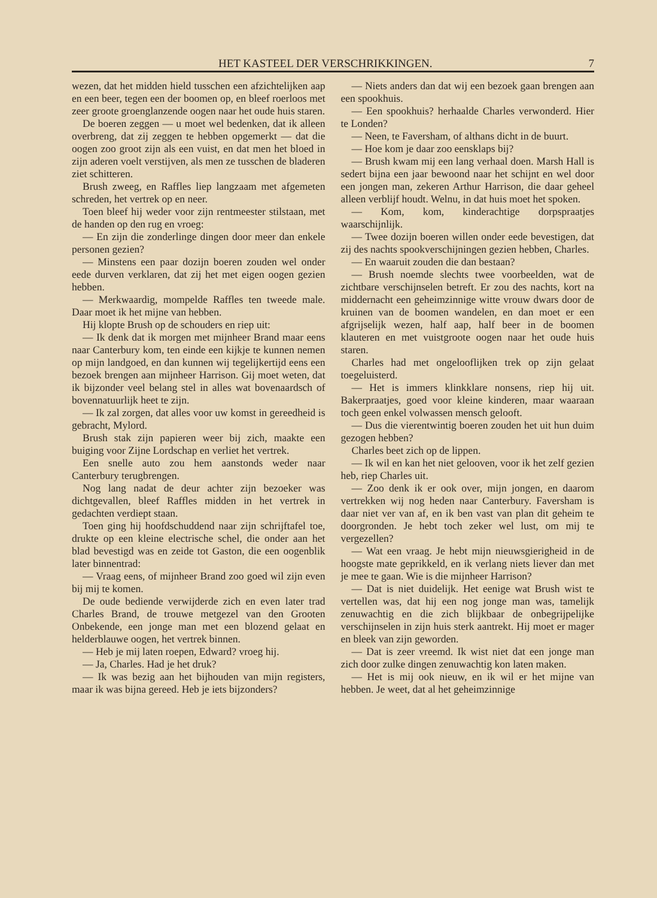HET KASTEEL DER VERSCHRIKKINGEN. 7
wezen, dat het midden hield tusschen een afzichtelijken aap en een beer, tegen een der boomen op, en bleef roerloos met zeer groote groenglanzende oogen naar het oude huis staren.
De boeren zeggen — u moet wel bedenken, dat ik alleen overbreng, dat zij zeggen te hebben opgemerkt — dat die oogen zoo groot zijn als een vuist, en dat men het bloed in zijn aderen voelt verstijven, als men ze tusschen de bladeren ziet schitteren.
Brush zweeg, en Raffles liep langzaam met afgemeten schreden, het vertrek op en neer.
Toen bleef hij weder voor zijn rentmeester stilstaan, met de handen op den rug en vroeg:
— En zijn die zonderlinge dingen door meer dan enkele personen gezien?
— Minstens een paar dozijn boeren zouden wel onder eede durven verklaren, dat zij het met eigen oogen gezien hebben.
— Merkwaardig, mompelde Raffles ten tweede male. Daar moet ik het mijne van hebben.
Hij klopte Brush op de schouders en riep uit:
— Ik denk dat ik morgen met mijnheer Brand maar eens naar Canterbury kom, ten einde een kijkje te kunnen nemen op mijn landgoed, en dan kunnen wij tegelijkertijd eens een bezoek brengen aan mijnheer Harrison. Gij moet weten, dat ik bijzonder veel belang stel in alles wat bovenaardsch of bovennatuurlijk heet te zijn.
— Ik zal zorgen, dat alles voor uw komst in gereedheid is gebracht, Mylord.
Brush stak zijn papieren weer bij zich, maakte een buiging voor Zijne Lordschap en verliet het vertrek.
Een snelle auto zou hem aanstonds weder naar Canterbury terugbrengen.
Nog lang nadat de deur achter zijn bezoeker was dichtgevallen, bleef Raffles midden in het vertrek in gedachten verdiept staan.
Toen ging hij hoofdschuddend naar zijn schrijftafel toe, drukte op een kleine electrische schel, die onder aan het blad bevestigd was en zeide tot Gaston, die een oogenblik later binnentrad:
— Vraag eens, of mijnheer Brand zoo goed wil zijn even bij mij te komen.
De oude bediende verwijderde zich en even later trad Charles Brand, de trouwe metgezel van den Grooten Onbekende, een jonge man met een blozend gelaat en helderblauwe oogen, het vertrek binnen.
— Heb je mij laten roepen, Edward? vroeg hij.
— Ja, Charles. Had je het druk?
— Ik was bezig aan het bijhouden van mijn registers, maar ik was bijna gereed. Heb je iets bijzonders?
— Niets anders dan dat wij een bezoek gaan brengen aan een spookhuis.
— Een spookhuis? herhaalde Charles verwonderd. Hier te Londen?
— Neen, te Faversham, of althans dicht in de buurt.
— Hoe kom je daar zoo eensklaps bij?
— Brush kwam mij een lang verhaal doen. Marsh Hall is sedert bijna een jaar bewoond naar het schijnt en wel door een jongen man, zekeren Arthur Harrison, die daar geheel alleen verblijf houdt. Welnu, in dat huis moet het spoken.
— Kom, kom, kinderachtige dorpspraatjes waarschijnlijk.
— Twee dozijn boeren willen onder eede bevestigen, dat zij des nachts spookverschijningen gezien hebben, Charles.
— En waaruit zouden die dan bestaan?
— Brush noemde slechts twee voorbeelden, wat de zichtbare verschijnselen betreft. Er zou des nachts, kort na middernacht een geheimzinnige witte vrouw dwars door de kruinen van de boomen wandelen, en dan moet er een afgrijselijk wezen, half aap, half beer in de boomen klauteren en met vuistgroote oogen naar het oude huis staren.
Charles had met ongelooflijken trek op zijn gelaat toegeluisterd.
— Het is immers klinkklare nonsens, riep hij uit. Bakerpraatjes, goed voor kleine kinderen, maar waaraan toch geen enkel volwassen mensch gelooft.
— Dus die vierentwintig boeren zouden het uit hun duim gezogen hebben?
Charles beet zich op de lippen.
— Ik wil en kan het niet gelooven, voor ik het zelf gezien heb, riep Charles uit.
— Zoo denk ik er ook over, mijn jongen, en daarom vertrekken wij nog heden naar Canterbury. Faversham is daar niet ver van af, en ik ben vast van plan dit geheim te doorgronden. Je hebt toch zeker wel lust, om mij te vergezellen?
— Wat een vraag. Je hebt mijn nieuwsgierigheid in de hoogste mate geprikkeld, en ik verlang niets liever dan met je mee te gaan. Wie is die mijnheer Harrison?
— Dat is niet duidelijk. Het eenige wat Brush wist te vertellen was, dat hij een nog jonge man was, tamelijk zenuwachtig en die zich blijkbaar de onbegrijpelijke verschijnselen in zijn huis sterk aantrekt. Hij moet er mager en bleek van zijn geworden.
— Dat is zeer vreemd. Ik wist niet dat een jonge man zich door zulke dingen zenuwachtig kon laten maken.
— Het is mij ook nieuw, en ik wil er het mijne van hebben. Je weet, dat al het geheimzinnige